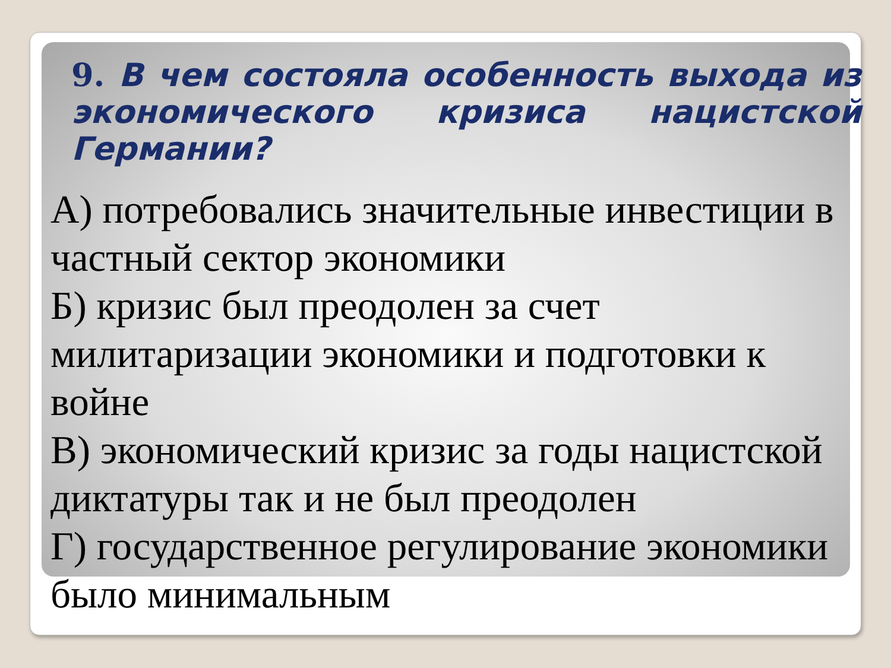9. В чем состояла особенность выхода из экономического кризиса нацистской Германии?
А) потребовались значительные инвестиции в частный сектор экономики
Б) кризис был преодолен за счет милитаризации экономики и подготовки к войне
В) экономический кризис за годы нацистской диктатуры так и не был преодолен
Г) государственное регулирование экономики было минимальным